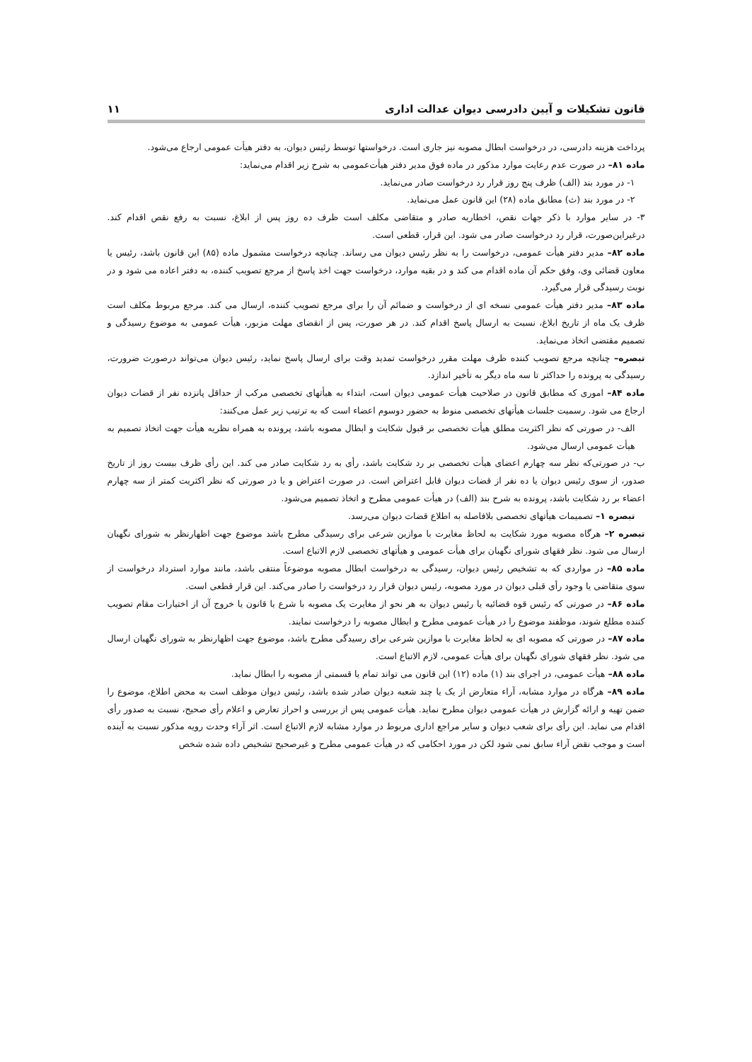قانون تشکیلات و آیین دادرسی دیوان عدالت اداری ۱۱
پرداخت هزینه دادرسی، در درخواست ابطال مصوبه نیز جاری است. درخواستها توسط رئیس دیوان، به دفتر هیأت عمومی ارجاع می‌شود.
ماده ۸۱– در صورت عدم رعایت موارد مذکور در ماده فوق مدیر دفتر هیأت‌عمومی به شرح زیر اقدام می‌نماید:
۱- در مورد بند (الف) ظرف پنج روز قرار رد درخواست صادر می‌نماید.
۲- در مورد بند (ث) مطابق ماده (۲۸) این قانون عمل می‌نماید.
۳- در سایر موارد با ذکر جهات نقص، اخطاریه صادر و متقاضی مکلف است ظرف ده روز پس از ابلاغ، نسبت به رفع نقص اقدام کند. درغیراین‌صورت، قرار رد درخواست صادر می شود. این قرار، قطعی است.
ماده ۸۲– مدیر دفتر هیأت عمومی، درخواست را به نظر رئیس دیوان می رساند. چنانچه درخواست مشمول ماده (۸۵) این قانون باشد، رئیس یا معاون قضائی وی، وفق حکم آن ماده اقدام می کند و در بقیه موارد، درخواست جهت اخذ پاسخ از مرجع تصویب کننده، به دفتر اعاده می شود و در نوبت رسیدگی قرار می‌گیرد.
ماده ۸۳– مدیر دفتر هیأت عمومی نسخه ای از درخواست و ضمائم آن را برای مرجع تصویب کننده، ارسال می کند. مرجع مربوط مکلف است ظرف یک ماه از تاریخ ابلاغ، نسبت به ارسال پاسخ اقدام کند. در هر صورت، پس از انقضای مهلت مزبور، هیأت عمومی به موضوع رسیدگی و تصمیم مقتضی اتخاذ می‌نماید.
تبصره– چنانچه مرجع تصویب کننده ظرف مهلت مقرر درخواست تمدید وقت برای ارسال پاسخ نماید، رئیس دیوان می‌تواند درصورت ضرورت، رسیدگی به پرونده را حداکثر تا سه ماه دیگر به تأخیر اندازد.
ماده ۸۴– اموری که مطابق قانون در صلاحیت هیأت عمومی دیوان است، ابتداء به هیأتهای تخصصی مرکب از حداقل پانزده نفر از قضات دیوان ارجاع می شود. رسمیت جلسات هیأتهای تخصصی منوط به حضور دوسوم اعضاء است که به ترتیب زیر عمل می‌کنند:
الف- در صورتی که نظر اکثریت مطلق هیأت تخصصی بر قبول شکایت و ابطال مصوبه باشد، پرونده به همراه نظریه هیأت جهت اتخاذ تصمیم به هیأت عمومی ارسال می‌شود.
ب- در صورتی‌که نظر سه چهارم اعضای هیأت تخصصی بر رد شکایت باشد، رأی به رد شکایت صادر می کند. این رأی ظرف بیست روز از تاریخ صدور، از سوی رئیس دیوان یا ده نفر از قضات دیوان قابل اعتراض است. در صورت اعتراض و یا در صورتی که نظر اکثریت کمتر از سه چهارم اعضاء بر رد شکایت باشد، پرونده به شرح بند (الف) در هیأت عمومی مطرح و اتخاذ تصمیم می‌شود.
تبصره ۱– تصمیمات هیأتهای تخصصی بلافاصله به اطلاع قضات دیوان می‌رسد.
تبصره ۲– هرگاه مصوبه مورد شکایت به لحاظ مغایرت با موازین شرعی برای رسیدگی مطرح باشد موضوع جهت اظهارنظر به شورای نگهبان ارسال می شود. نظر فقهای شورای نگهبان برای هیأت عمومی و هیأتهای تخصصی لازم الاتباع است.
ماده ۸۵– در مواردی که به تشخیص رئیس دیوان، رسیدگی به درخواست ابطال مصوبه موضوعاً منتفی باشد، مانند موارد استرداد درخواست از سوی متقاضی یا وجود رأی قبلی دیوان در مورد مصوبه، رئیس دیوان قرار رد درخواست را صادر می‌کند. این قرار قطعی است.
ماده ۸۶– در صورتی که رئیس قوه قضائیه یا رئیس دیوان به هر نحو از مغایرت یک مصوبه با شرع یا قانون یا خروج آن از اختیارات مقام تصویب کننده مطلع شوند، موظفند موضوع را در هیأت عمومی مطرح و ابطال مصوبه را درخواست نمایند.
ماده ۸۷– در صورتی که مصوبه ای به لحاظ مغایرت با موازین شرعی برای رسیدگی مطرح باشد، موضوع جهت اظهارنظر به شورای نگهبان ارسال می شود. نظر فقهای شورای نگهبان برای هیأت عمومی، لازم الاتباع است.
ماده ۸۸– هیأت عمومی، در اجرای بند (۱) ماده (۱۲) این قانون می تواند تمام یا قسمتی از مصوبه را ابطال نماید.
ماده ۸۹– هرگاه در موارد مشابه، آراء متعارض از یک یا چند شعبه دیوان صادر شده باشد، رئیس دیوان موظف است به محض اطلاع، موضوع را ضمن تهیه و ارائه گزارش در هیأت عمومی دیوان مطرح نماید. هیأت عمومی پس از بررسی و احراز تعارض و اعلام رأی صحیح، نسبت به صدور رأی اقدام می نماید. این رأی برای شعب دیوان و سایر مراجع اداری مربوط در موارد مشابه لازم الاتباع است. اثر آراء وحدت رویه مذکور نسبت به آینده است و موجب نقض آراء سابق نمی شود لکن در مورد احکامی که در هیأت عمومی مطرح و غیرصحیح تشخیص داده شده شخص